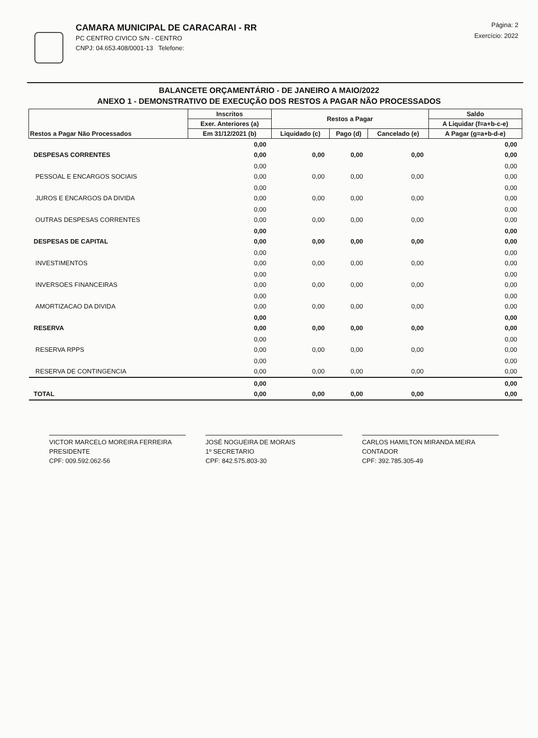CAMARA MUNICIPAL DE CARACARAI - RR
PC CENTRO CIVICO S/N - CENTRO
CNPJ: 04.653.408/0001-13 Telefone:
Página: 2
Exercício: 2022
BALANCETE ORÇAMENTÁRIO - DE JANEIRO A MAIO/2022
ANEXO 1 - DEMONSTRATIVO DE EXECUÇÃO DOS RESTOS A PAGAR NÃO PROCESSADOS
| Restos a Pagar Não Processados | Inscritos | Restos a Pagar | | | Saldo |
| --- | --- | --- | --- | --- | --- |
| | Exer. Anteriores (a) | | | | A Liquidar (f=a+b-c-e) |
| | Em 31/12/2021 (b) | Liquidado (c) | Pago (d) | Cancelado (e) | A Pagar (g=a+b-d-e) |
| DESPESAS CORRENTES | 0,00 0,00 | 0,00 | 0,00 | 0,00 | 0,00 0,00 |
| PESSOAL E ENCARGOS SOCIAIS | 0,00 0,00 | 0,00 | 0,00 | 0,00 | 0,00 0,00 |
| JUROS E ENCARGOS DA DIVIDA | 0,00 0,00 | 0,00 | 0,00 | 0,00 | 0,00 0,00 |
| OUTRAS DESPESAS CORRENTES | 0,00 0,00 | 0,00 | 0,00 | 0,00 | 0,00 0,00 |
| DESPESAS DE CAPITAL | 0,00 0,00 | 0,00 | 0,00 | 0,00 | 0,00 0,00 |
| INVESTIMENTOS | 0,00 0,00 | 0,00 | 0,00 | 0,00 | 0,00 0,00 |
| INVERSOES FINANCEIRAS | 0,00 0,00 | 0,00 | 0,00 | 0,00 | 0,00 0,00 |
| AMORTIZACAO DA DIVIDA | 0,00 0,00 | 0,00 | 0,00 | 0,00 | 0,00 0,00 |
| RESERVA | 0,00 0,00 | 0,00 | 0,00 | 0,00 | 0,00 0,00 |
| RESERVA RPPS | 0,00 0,00 | 0,00 | 0,00 | 0,00 | 0,00 0,00 |
| RESERVA DE CONTINGENCIA | 0,00 0,00 | 0,00 | 0,00 | 0,00 | 0,00 0,00 |
| TOTAL | 0,00 0,00 | 0,00 | 0,00 | 0,00 | 0,00 0,00 |
VICTOR MARCELO MOREIRA FERREIRA
PRESIDENTE
CPF: 009.592.062-56
JOSÉ NOGUEIRA DE MORAIS
1º SECRETARIO
CPF: 842.575.803-30
CARLOS HAMILTON MIRANDA MEIRA
CONTADOR
CPF: 392.785.305-49